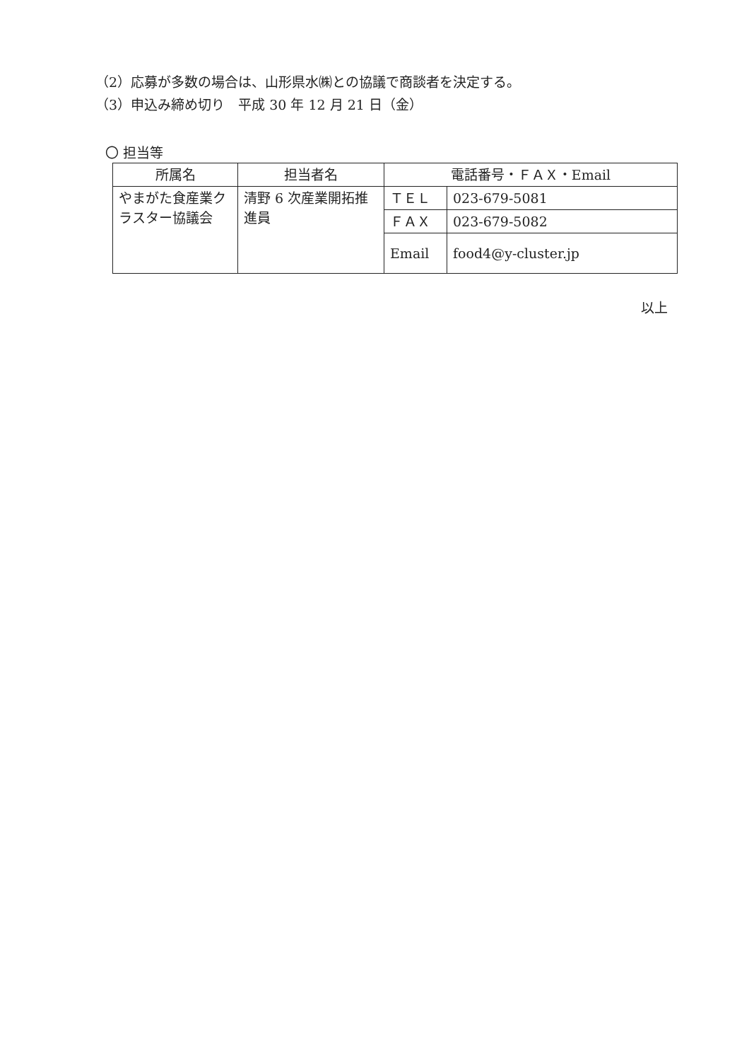（2）応募が多数の場合は、山形県水㈱との協議で商談者を決定する。
（3）申込み締め切り　平成 30 年 12 月 21 日（金）
〇 担当等
| 所属名 | 担当者名 | 電話番号・ＦＡＸ・Email | |
| --- | --- | --- | --- |
| やまがた食産業クラスター協議会 | 清野 6 次産業開拓推進員 | ＴＥＬ | 023-679-5081 |
| | | ＦＡＸ | 023-679-5082 |
| | | Email | food4@y-cluster.jp |
以上